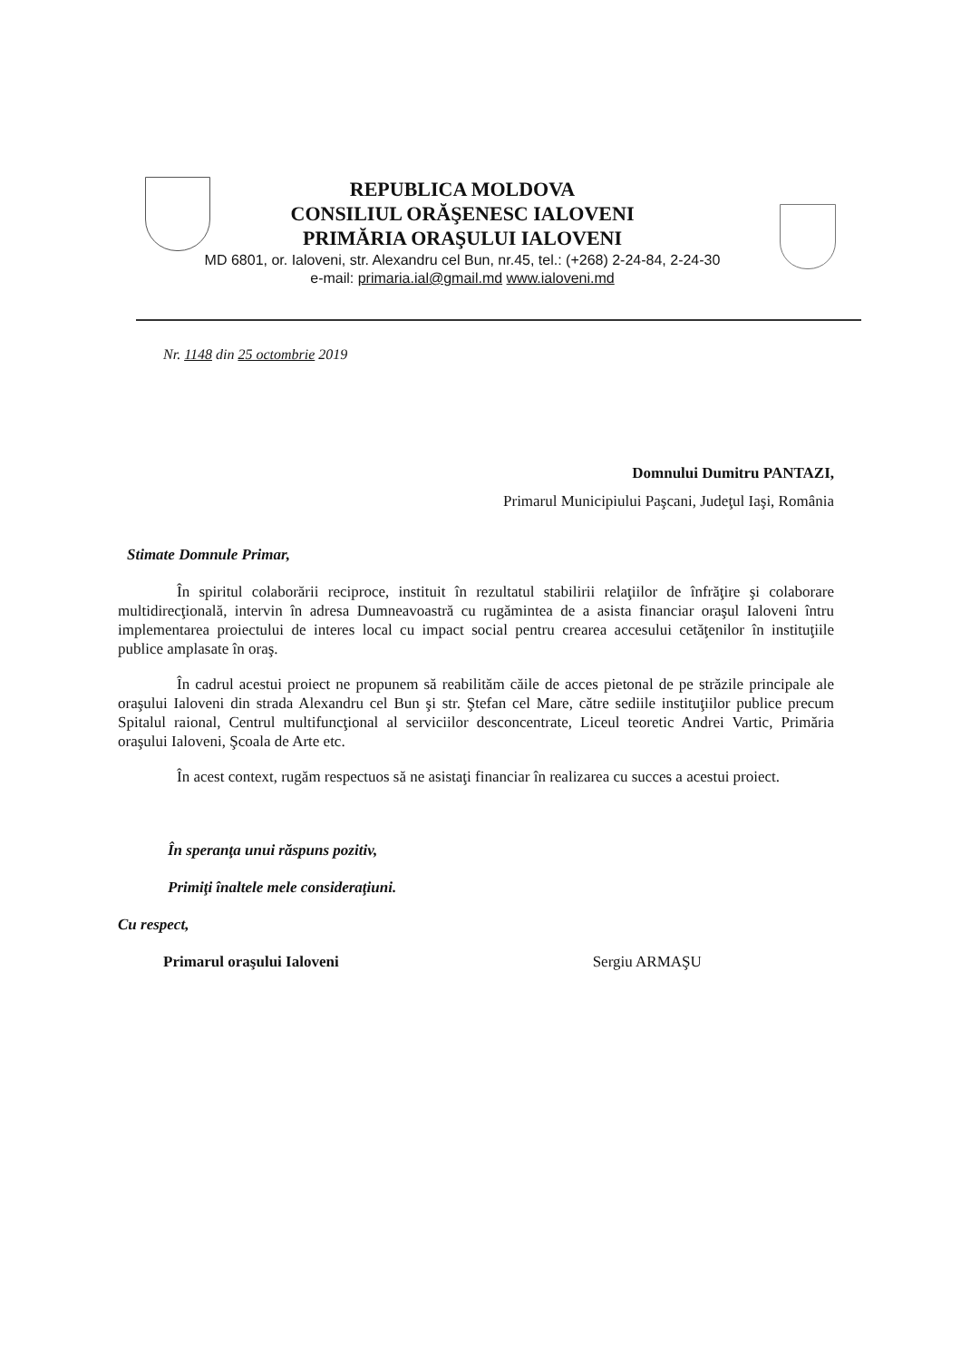REPUBLICA MOLDOVA
CONSILIUL ORĂŞENESC IALOVENI
PRIMĂRIA ORAŞULUI IALOVENI
MD 6801, or. Ialoveni, str. Alexandru cel Bun, nr.45, tel.: (+268) 2-24-84, 2-24-30
e-mail: primaria.ial@gmail.md www.ialoveni.md
Nr. 1148 din 25 octombrie 2019
Domnului Dumitru PANTAZI,
Primarul Municipiului Paşcani, Judeţul Iaşi, România
Stimate Domnule Primar,
În spiritul colaborării reciproce, instituit în rezultatul stabilirii relaţiilor de înfrăţire şi colaborare multidirecţională, intervin în adresa Dumneavoastră cu rugămintea de a asista financiar oraşul Ialoveni întru implementarea proiectului de interes local cu impact social pentru crearea accesului cetăţenilor în instituţiile publice amplasate în oraş.
În cadrul acestui proiect ne propunem să reabilităm căile de acces pietonal de pe străzile principale ale oraşului Ialoveni din strada Alexandru cel Bun şi str. Ştefan cel Mare, către sediile instituţiilor publice precum Spitalul raional, Centrul multifuncţional al serviciilor desconcentrate, Liceul teoretic Andrei Vartic, Primăria oraşului Ialoveni, Şcoala de Arte etc.
În acest context, rugăm respectuos să ne asistaţi financiar în realizarea cu succes a acestui proiect.
În speranţa unui răspuns pozitiv,
Primiţi înaltele mele consideraţiuni.
Cu respect,
Primarul oraşului Ialoveni Sergiu ARMAŞU